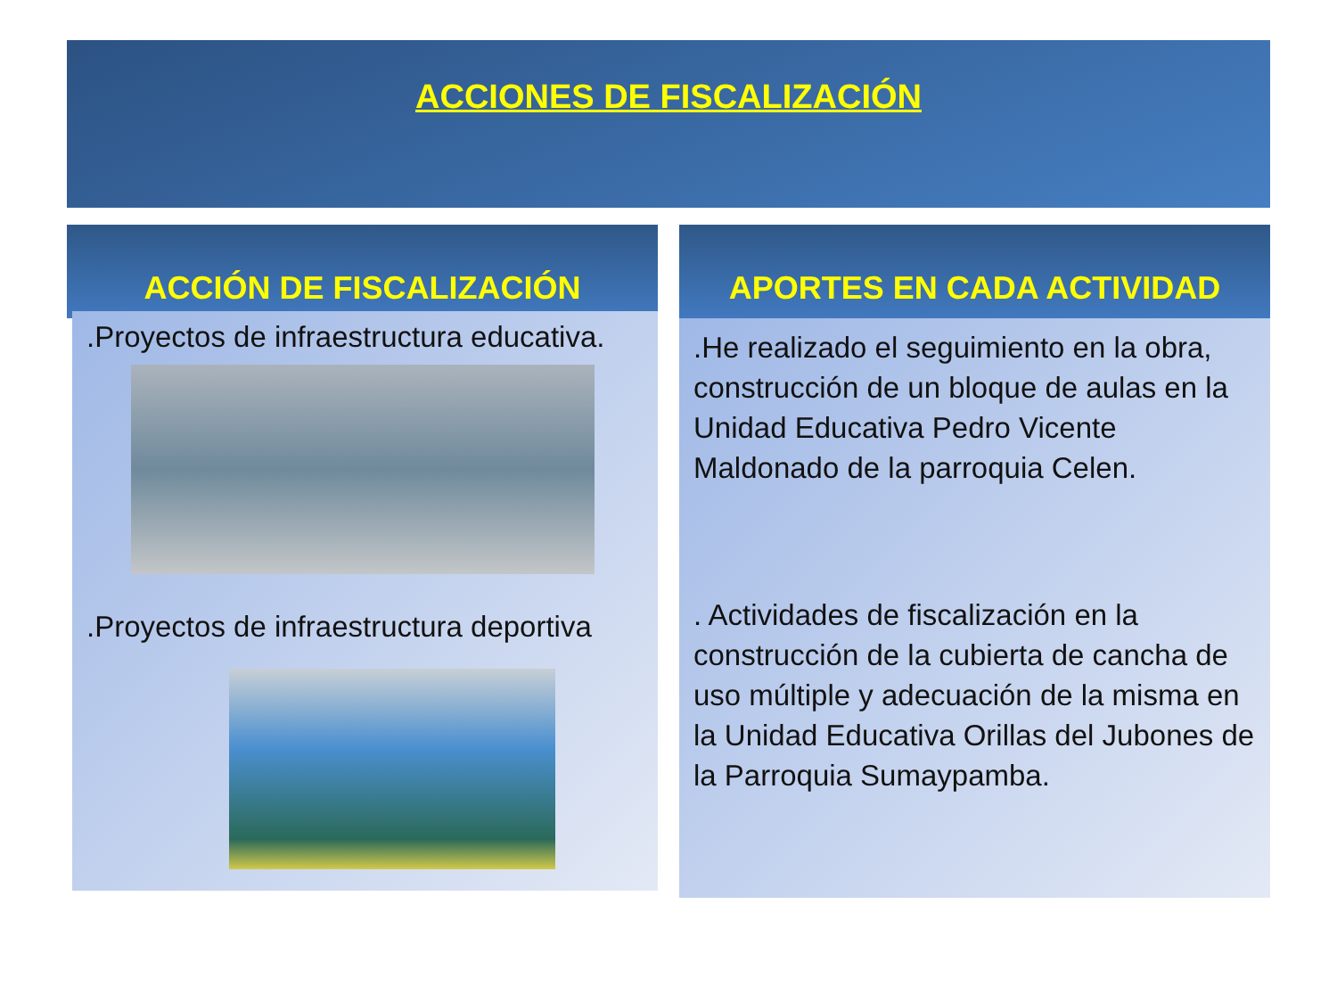ACCIONES DE FISCALIZACIÓN
ACCIÓN DE FISCALIZACIÓN
.Proyectos de infraestructura educativa.
.Proyectos de infraestructura deportiva
APORTES EN CADA ACTIVIDAD
.He realizado el seguimiento en la obra, construcción de un bloque de aulas en la Unidad Educativa Pedro Vicente Maldonado de la parroquia Celen.
. Actividades de fiscalización en la construcción de la cubierta de cancha de uso múltiple y adecuación de la misma en la Unidad Educativa Orillas del Jubones de la Parroquia Sumaypamba.